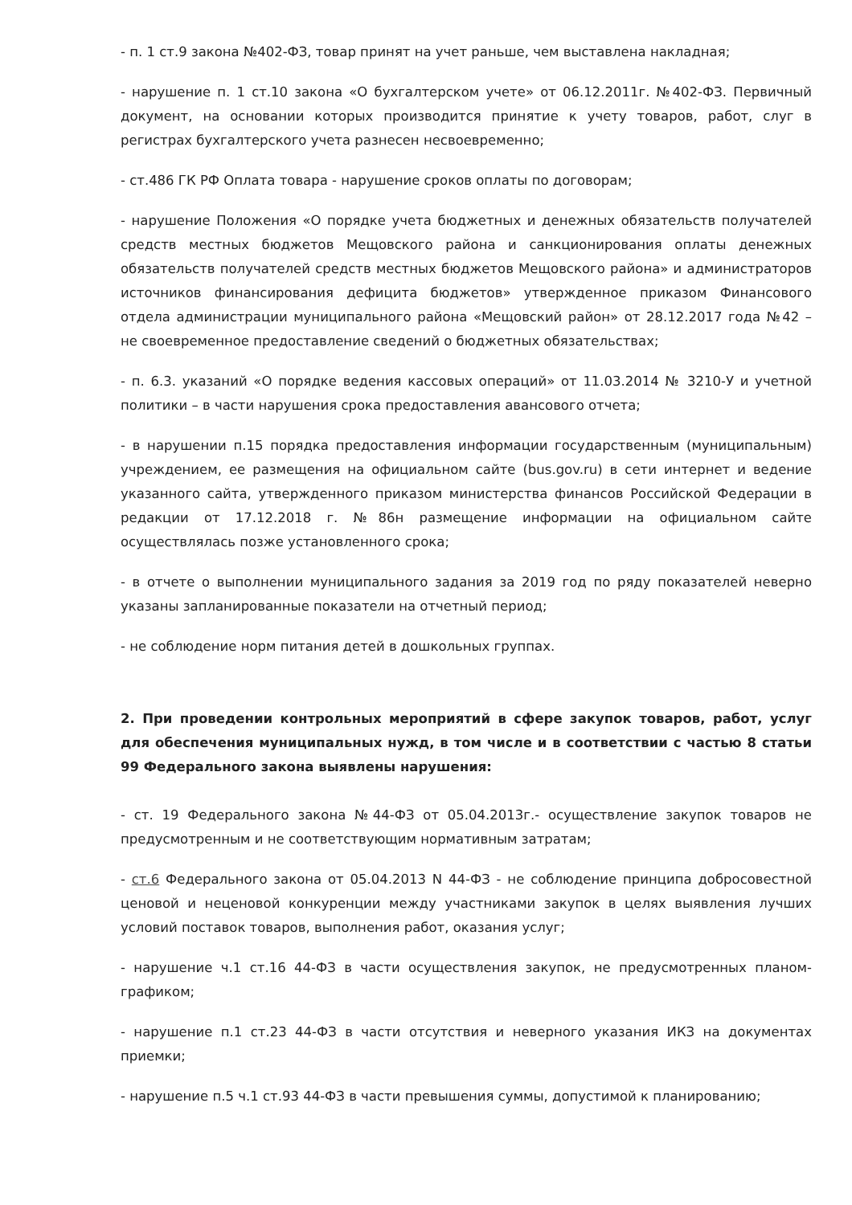- п. 1 ст.9 закона №402-ФЗ, товар принят на учет раньше, чем выставлена накладная;
- нарушение п. 1 ст.10 закона «О бухгалтерском учете» от 06.12.2011г. №402-ФЗ. Первичный документ, на основании которых производится принятие к учету товаров, работ, слуг в регистрах бухгалтерского учета разнесен несвоевременно;
- ст.486 ГК РФ Оплата товара - нарушение сроков оплаты по договорам;
- нарушение Положения «О порядке учета бюджетных и денежных обязательств получателей средств местных бюджетов Мещовского района и санкционирования оплаты денежных обязательств получателей средств местных бюджетов Мещовского района» и администраторов источников финансирования дефицита бюджетов» утвержденное приказом Финансового отдела администрации муниципального района «Мещовский район» от 28.12.2017 года №42 – не своевременное предоставление сведений о бюджетных обязательствах;
- п. 6.3. указаний «О порядке ведения кассовых операций» от 11.03.2014 № 3210-У и учетной политики – в части нарушения срока предоставления авансового отчета;
- в нарушении п.15 порядка предоставления информации государственным (муниципальным) учреждением, ее размещения на официальном сайте (bus.gov.ru) в сети интернет и ведение указанного сайта, утвержденного приказом министерства финансов Российской Федерации в редакции от 17.12.2018 г. №86н размещение информации на официальном сайте осуществлялась позже установленного срока;
- в отчете о выполнении муниципального задания за 2019 год по ряду показателей неверно указаны запланированные показатели на отчетный период;
- не соблюдение норм питания детей в дошкольных группах.
2. При проведении контрольных мероприятий в сфере закупок товаров, работ, услуг для обеспечения муниципальных нужд, в том числе и в соответствии с частью 8 статьи 99 Федерального закона выявлены нарушения:
- ст. 19 Федерального закона №44-ФЗ от 05.04.2013г.- осуществление закупок товаров не предусмотренным и не соответствующим нормативным затратам;
- ст.6 Федерального закона от 05.04.2013 N 44-ФЗ - не соблюдение принципа добросовестной ценовой и неценовой конкуренции между участниками закупок в целях выявления лучших условий поставок товаров, выполнения работ, оказания услуг;
- нарушение ч.1 ст.16 44-ФЗ в части осуществления закупок, не предусмотренных планом-графиком;
- нарушение п.1 ст.23 44-ФЗ в части отсутствия и неверного указания ИКЗ на документах приемки;
- нарушение п.5 ч.1 ст.93 44-ФЗ в части превышения суммы, допустимой к планированию;